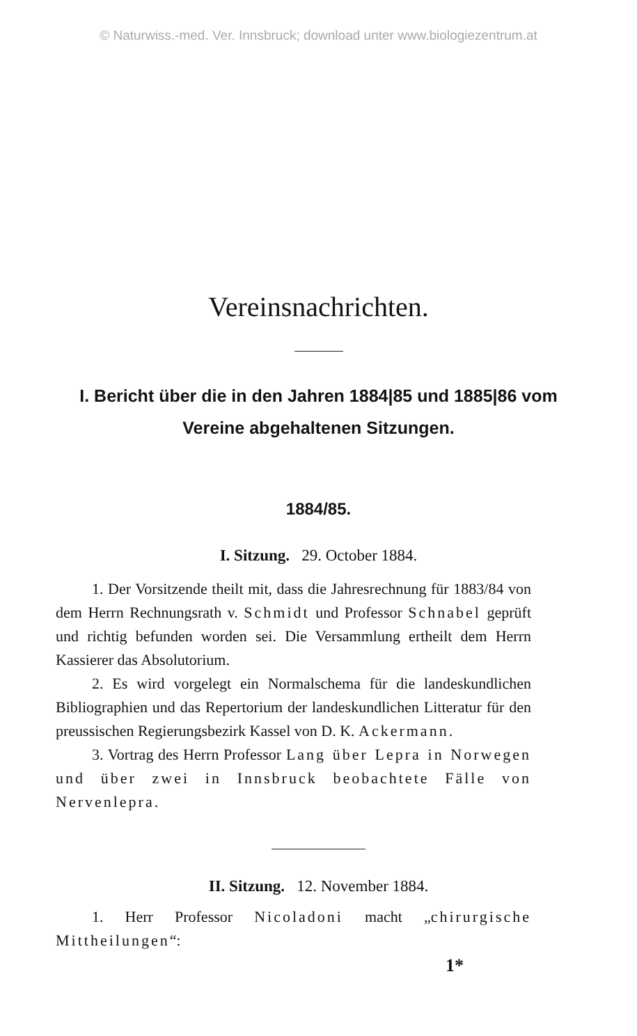© Naturwiss.-med. Ver. Innsbruck; download unter www.biologiezentrum.at
Vereinsnachrichten.
I. Bericht über die in den Jahren 1884|85 und 1885|86 vom Vereine abgehaltenen Sitzungen.
1884/85.
I. Sitzung. 29. October 1884.
1. Der Vorsitzende theilt mit, dass die Jahresrechnung für 1883/84 von dem Herrn Rechnungsrath v. Schmidt und Professor Schnabel geprüft und richtig befunden worden sei. Die Versammlung ertheilt dem Herrn Kassierer das Absolutorium.
2. Es wird vorgelegt ein Normalschema für die landeskundlichen Bibliographien und das Repertorium der landeskundlichen Litteratur für den preussischen Regierungsbezirk Kassel von D. K. Ackermann.
3. Vortrag des Herrn Professor Lang über Lepra in Norwegen und über zwei in Innsbruck beobachtete Fälle von Nervenlepra.
II. Sitzung. 12. November 1884.
1. Herr Professor Nicoladoni macht „chirurgische Mittheilungen“:
1*